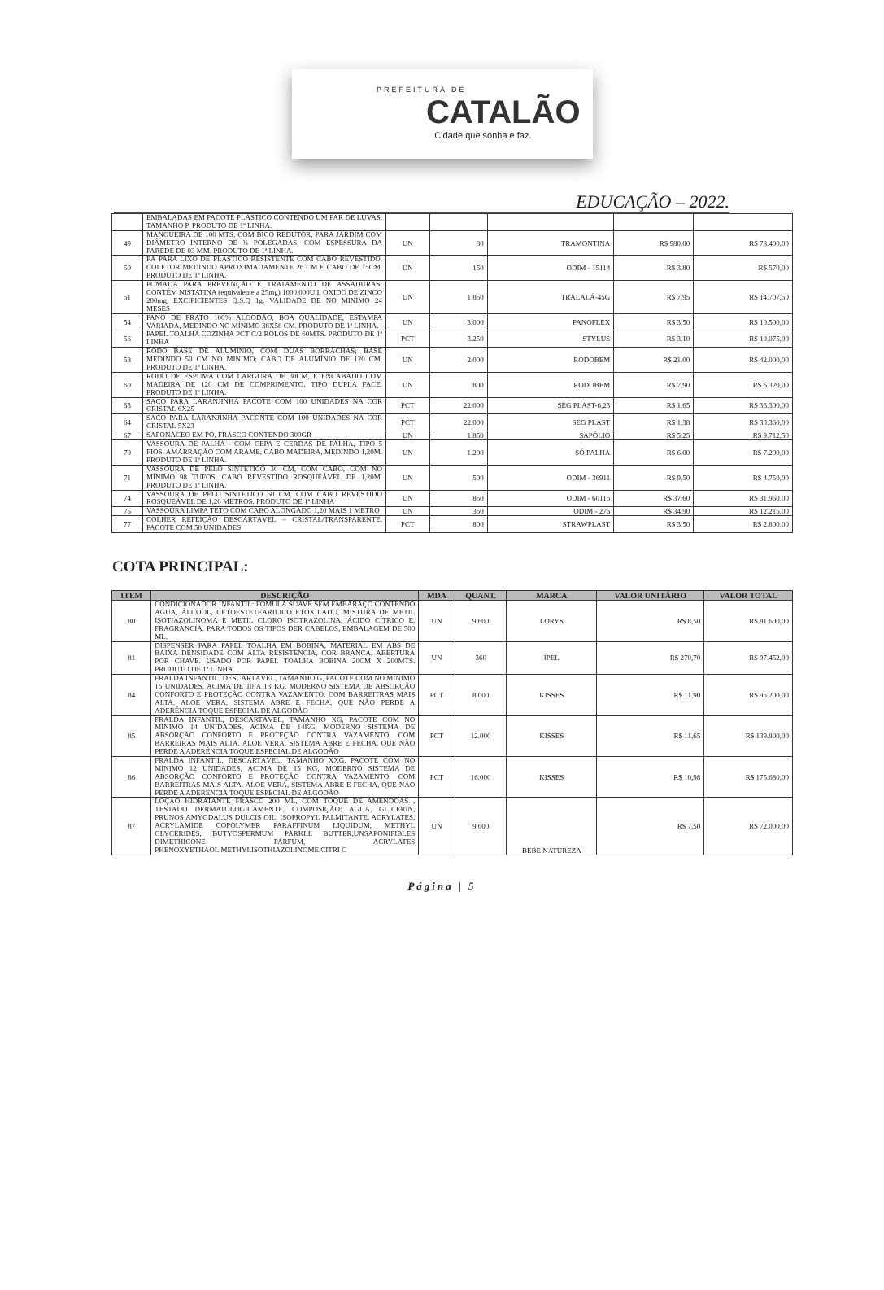PREFEITURA DE
CATALÃO
Cidade que sonha e faz.
EDUCAÇÃO – 2022.
| | EMBALADAS EM PACOTE PLÁSTICO CONTENDO UM PAR DE LUVAS, TAMANHO P. PRODUTO DE 1ª LINHA. | | | | | |
| 49 | MANGUEIRA DE 100 MTS, COM BICO REDUTOR, PARA JARDIM COM DIÂMETRO INTERNO DE ¾ POLEGADAS, COM ESPESSURA DA PAREDE DE 03 MM. PRODUTO DE 1ª LINHA. | UN | 80 | TRAMONTINA | R$ 980,00 | R$ 78.400,00 |
| 50 | PÁ PARA LIXO DE PLÁSTICO RESISTENTE COM CABO REVESTIDO, COLETOR MEDINDO APROXIMADAMENTE 26 CM E CABO DE 15CM. PRODUTO DE 1ª LINHA. | UN | 150 | ODIM - 15114 | R$ 3,80 | R$ 570,00 |
| 51 | POMADA PARA PREVENÇÃO E TRATAMENTO DE ASSADURAS: CONTÉM NISTATINA (equivalente a 25mg) 1000.000U.I. OXIDO DE ZINCO 200mg, EXCIPICIENTES Q.S.Q 1g. VALIDADE DE NO MINIMO 24 MESES | UN | 1.850 | TRALALÁ-45G | R$ 7,95 | R$ 14.707,50 |
| 54 | PANO DE PRATO 100% ALGODÃO, BOA QUALIDADE, ESTAMPA VARIADA, MEDINDO NO MÍNIMO 38X58 CM. PRODUTO DE 1ª LINHA. | UN | 3.000 | PANOFLEX | R$ 3,50 | R$ 10.500,00 |
| 56 | PAPEL TOALHA COZINHA PCT C/2 ROLOS DE 60MTS. PRODUTO DE 1ª LINHA | PCT | 3.250 | STYLUS | R$ 3,10 | R$ 10.075,00 |
| 58 | RODO BASE DE ALUMÍNIO, COM DUAS BORRACHAS; BASE MEDINDO 50 CM NO MINIMO; CABO DE ALUMÍNIO DE 120 CM. PRODUTO DE 1ª LINHA. | UN | 2.000 | RODOBEM | R$ 21,00 | R$ 42.000,00 |
| 60 | RODO DE ESPUMA COM LARGURA DE 30CM, E ENCABADO COM MADEIRA DE 120 CM DE COMPRIMENTO. TIPO DUPLA FACE. PRODUTO DE 1ª LINHA. | UN | 800 | RODOBEM | R$ 7,90 | R$ 6.320,00 |
| 63 | SACO PARA LARANJINHA PACOTE COM 100 UNIDADES NA COR CRISTAL 6X25 | PCT | 22.000 | SEG PLAST-6,23 | R$ 1,65 | R$ 36.300,00 |
| 64 | SACO PARA LARANJINHA PACONTE COM 100 UNIDADES NA COR CRISTAL 5X23 | PCT | 22.000 | SEG PLAST | R$ 1,38 | R$ 30.360,00 |
| 67 | SAPONÁCEO EM PÓ, FRASCO CONTENDO 300GR | UN | 1.850 | SAPÓLIO | R$ 5,25 | R$ 9.712,50 |
| 70 | VASSOURA DE PALHA - COM CEPA E CERDAS DE PALHA, TIPO 5 FIOS, AMARRAÇÃO COM ARAME, CABO MADEIRA, MEDINDO 1,20M. PRODUTO DE 1ª LINHA. | UN | 1.200 | SÓ PALHA | R$ 6,00 | R$ 7.200,00 |
| 71 | VASSOURA DE PÊLO SINTÉTICO 30 CM, COM CABO, COM NO MÍNIMO 98 TUFOS, CABO REVESTIDO ROSQUEÁVEL DE 1,20M. PRODUTO DE 1ª LINHA. | UN | 500 | ODIM - 36911 | R$ 9,50 | R$ 4.750,00 |
| 74 | VASSOURA DE PÊLO SINTÉTICO 60 CM, COM CABO REVESTIDO ROSQUEÁVEL DE 1,20 METROS. PRODUTO DE 1ª LINHA | UN | 850 | ODIM - 60115 | R$ 37,60 | R$ 31.960,00 |
| 75 | VASSOURA LIMPA TETO COM CABO ALONGADO 1,20 MAIS 1 METRO | UN | 350 | ODIM - 276 | R$ 34,90 | R$ 12.215,00 |
| 77 | COLHER REFEIÇÃO DESCARTÁVEL – CRISTAL/TRANSPARENTE, PACOTE COM 50 UNIDADES | PCT | 800 | STRAWPLAST | R$ 3,50 | R$ 2.800,00 |
COTA PRINCIPAL:
| ITEM | DESCRIÇÃO | MDA | QUANT. | MARCA | VALOR UNITÁRIO | VALOR TOTAL |
| --- | --- | --- | --- | --- | --- | --- |
| 80 | CONDICIONADOR INFANTIL: FOMULA SUAVE SEM EMBARAÇO CONTENDO AGUA, ÁLCOOL, CETOESTETEARILICO ETOXILADO, MISTURA DE METIL ISOTIAZOLINOMA E METIL CLORO ISOTRAZOLINA, ÁCIDO CÍTRICO E, FRAGRANCIA. PARA TODOS OS TIPOS DER CABELOS, EMBALAGEM DE 500 ML. | UN | 9.600 | LORYS | R$ 8,50 | R$ 81.600,00 |
| 81 | DISPENSER PARA PAPEL TOALHA EM BOBINA, MATERIAL EM ABS DE BAIXA DENSIDADE COM ALTA RESISTÊNCIA, COR BRANCA, ABERTURA POR CHAVE. USADO POR PAPEL TOALHA BOBINA 20CM X 200MTS. PRODUTO DE 1ª LINHA. | UN | 360 | IPEL | R$ 270,70 | R$ 97.452,00 |
| 84 | FRALDA INFANTIL, DESCARTÁVEL, TAMANHO G, PACOTE COM NO MÍNIMO 16 UNIDADES, ACIMA DE 10 A 13 KG, MODERNO SISTEMA DE ABSORÇÃO CONFORTO E PROTEÇÃO CONTRA VAZAMENTO, COM BARREITRAS MAIS ALTA. ALOE VERA, SISTEMA ABRE E FECHA, QUE NÃO PERDE A ADERÊNCIA TOQUE ESPECIAL DE ALGODÃO | PCT | 8.000 | KISSES | R$ 11,90 | R$ 95.200,00 |
| 85 | FRALDA INFANTIL, DESCARTÁVEL, TAMANHO XG, PACOTE COM NO MÍNIMO 14 UNIDADES, ACIMA DE 14KG, MODERNO SISTEMA DE ABSORÇÃO CONFORTO E PROTEÇÃO CONTRA VAZAMENTO, COM BARREIRAS MAIS ALTA. ALOE VERA, SISTEMA ABRE E FECHA, QUE NÃO PERDE A ADERÊNCIA TOQUE ESPECIAL DE ALGODÃO | PCT | 12.000 | KISSES | R$ 11,65 | R$ 139.800,00 |
| 86 | FRALDA INFANTIL, DESCARTÁVEL, TAMANHO XXG, PACOTE COM NO MÍNIMO 12 UNIDADES, ACIMA DE 15 KG, MODERNO SISTEMA DE ABSORÇÃO CONFORTO E PROTEÇÃO CONTRA VAZAMENTO, COM BARREITRAS MAIS ALTA. ALOE VERA, SISTEMA ABRE E FECHA, QUE NÃO PERDE A ADERÊNCIA TOQUE ESPECIAL DE ALGODÃO | PCT | 16.000 | KISSES | R$ 10,98 | R$ 175.680,00 |
| 87 | LOÇÃO HIDRATANTE FRASCO 200 ML, COM TOQUE DE AMENDOAS , TESTADO DERMATOLOGICAMENTE, COMPOSIÇÃO: AGUA, GLICERIN, PRUNOS AMYGDALUS DULCIS OIL, ISOPROPYL PALMITANTE, ACRYLATES, ACRYLAMIDE COPOLYMER PARAFFINUM LIQUIDUM, METHYL GLYCERIDES, BUTYOSPERMUM PARKLL BUTTER,UNSAPONIFIBLES DIMETHICONE PARFUM, ACRYLATES PHENOXYETHAOL,METHYLISOTHIAZOLINOME,CITRI C | UN | 9.600 | BEBE NATUREZA | R$ 7,50 | R$ 72.000,00 |
Página | 5